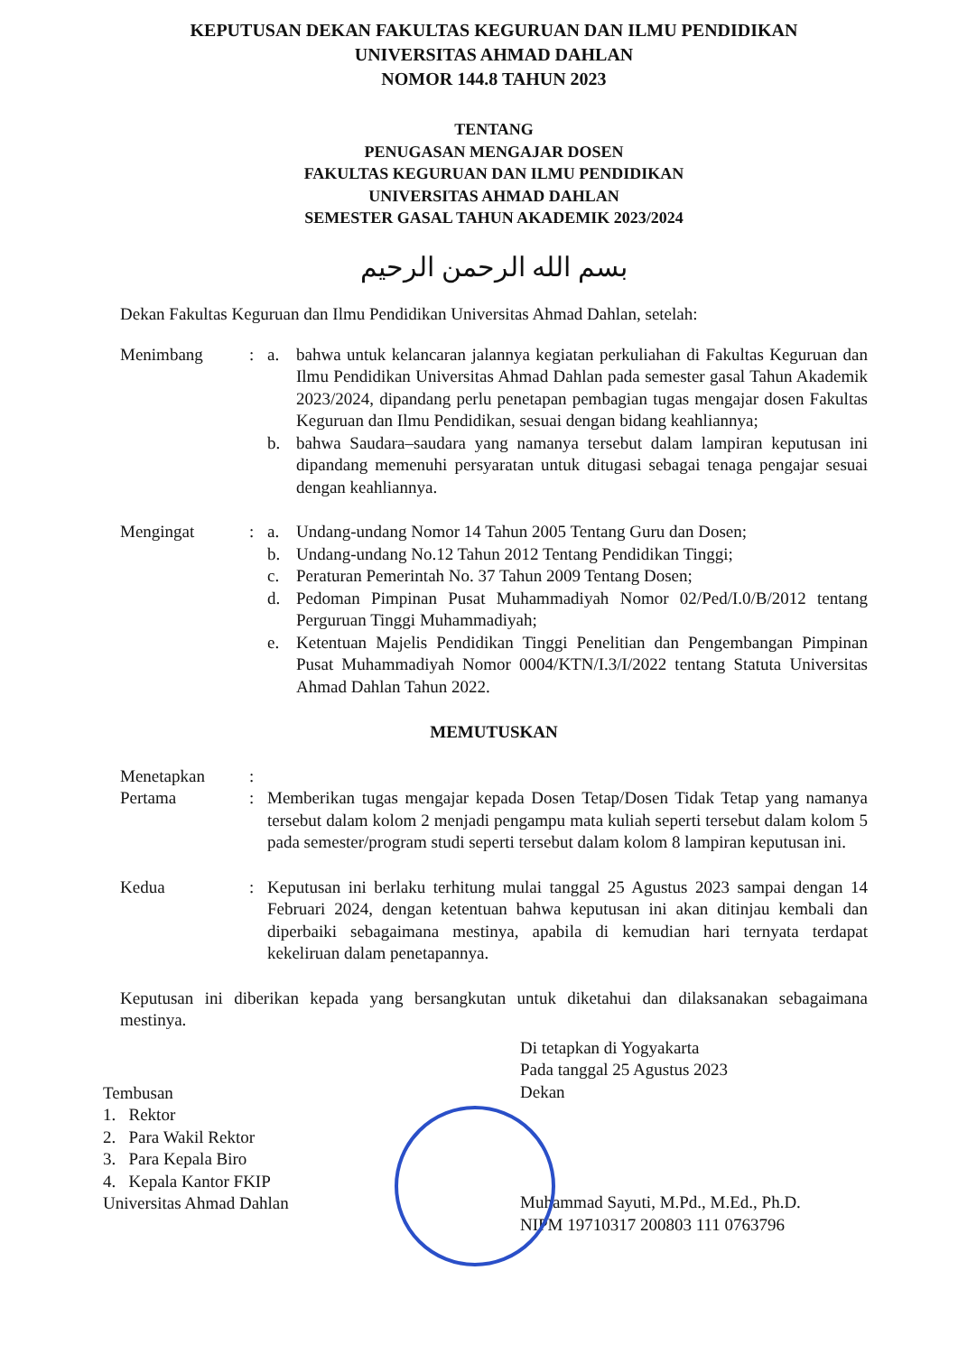KEPUTUSAN DEKAN FAKULTAS KEGURUAN DAN ILMU PENDIDIKAN
UNIVERSITAS AHMAD DAHLAN
NOMOR 144.8 TAHUN 2023
TENTANG
PENUGASAN MENGAJAR DOSEN
FAKULTAS KEGURUAN DAN ILMU PENDIDIKAN
UNIVERSITAS AHMAD DAHLAN
SEMESTER GASAL TAHUN AKADEMIK 2023/2024
بسم الله الرحمن الرحيم
Dekan Fakultas Keguruan dan Ilmu Pendidikan Universitas Ahmad Dahlan, setelah:
Menimbang : a. bahwa untuk kelancaran jalannya kegiatan perkuliahan di Fakultas Keguruan dan Ilmu Pendidikan Universitas Ahmad Dahlan pada semester gasal Tahun Akademik 2023/2024, dipandang perlu penetapan pembagian tugas mengajar dosen Fakultas Keguruan dan Ilmu Pendidikan, sesuai dengan bidang keahliannya;
b. bahwa Saudara–saudara yang namanya tersebut dalam lampiran keputusan ini dipandang memenuhi persyaratan untuk ditugasi sebagai tenaga pengajar sesuai dengan keahliannya.
Mengingat : a. Undang-undang Nomor 14 Tahun 2005 Tentang Guru dan Dosen;
b. Undang-undang No.12 Tahun 2012 Tentang Pendidikan Tinggi;
c. Peraturan Pemerintah No. 37 Tahun 2009 Tentang Dosen;
d. Pedoman Pimpinan Pusat Muhammadiyah Nomor 02/Ped/I.0/B/2012 tentang Perguruan Tinggi Muhammadiyah;
e. Ketentuan Majelis Pendidikan Tinggi Penelitian dan Pengembangan Pimpinan Pusat Muhammadiyah Nomor 0004/KTN/I.3/I/2022 tentang Statuta Universitas Ahmad Dahlan Tahun 2022.
MEMUTUSKAN
Menetapkan :
Pertama : Memberikan tugas mengajar kepada Dosen Tetap/Dosen Tidak Tetap yang namanya tersebut dalam kolom 2 menjadi pengampu mata kuliah seperti tersebut dalam kolom 5 pada semester/program studi seperti tersebut dalam kolom 8 lampiran keputusan ini.
Kedua : Keputusan ini berlaku terhitung mulai tanggal 25 Agustus 2023 sampai dengan 14 Februari 2024, dengan ketentuan bahwa keputusan ini akan ditinjau kembali dan diperbaiki sebagaimana mestinya, apabila di kemudian hari ternyata terdapat kekeliruan dalam penetapannya.
Keputusan ini diberikan kepada yang bersangkutan untuk diketahui dan dilaksanakan sebagaimana mestinya.
Tembusan
1. Rektor
2. Para Wakil Rektor
3. Para Kepala Biro
4. Kepala Kantor FKIP
Universitas Ahmad Dahlan
Di tetapkan di Yogyakarta
Pada tanggal 25 Agustus 2023
Dekan
Muhammad Sayuti, M.Pd., M.Ed., Ph.D.
NIPM 19710317 200803 111 0763796